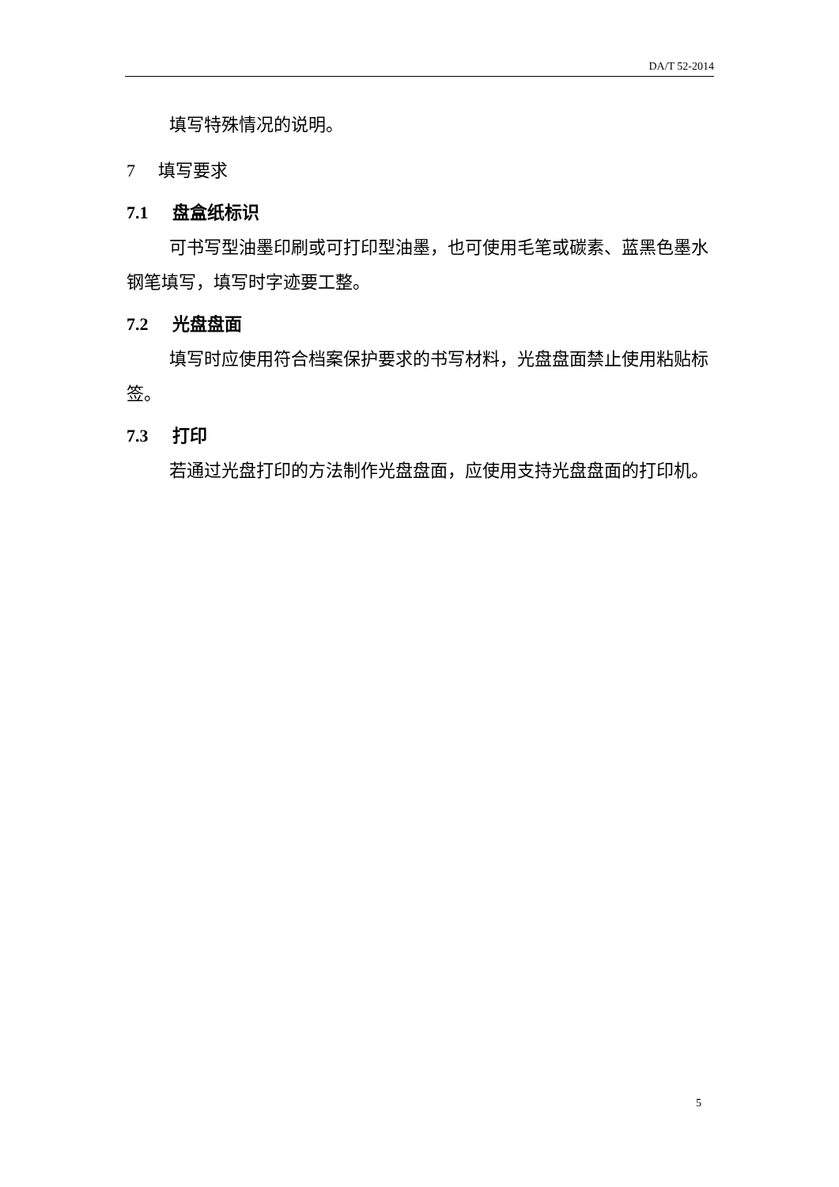DA/T 52-2014
填写特殊情况的说明。
7 填写要求
7.1 盘盒纸标识
可书写型油墨印刷或可打印型油墨，也可使用毛笔或碳素、蓝黑色墨水钢笔填写，填写时字迹要工整。
7.2 光盘盘面
填写时应使用符合档案保护要求的书写材料，光盘盘面禁止使用粘贴标签。
7.3 打印
若通过光盘打印的方法制作光盘盘面，应使用支持光盘盘面的打印机。
5